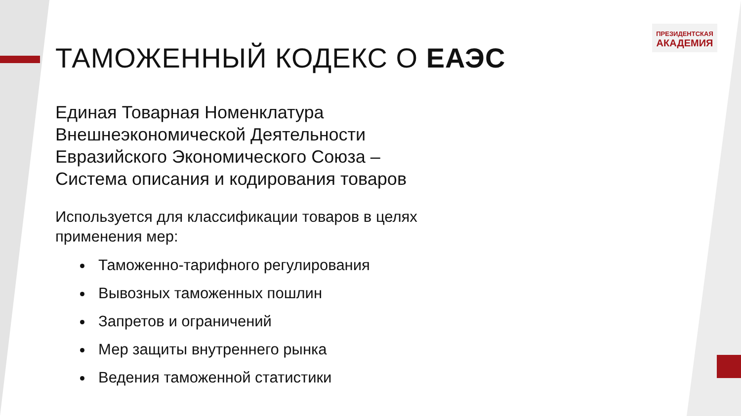ПРЕЗИДЕНТСКАЯ
АКАДЕМИЯ
ТАМОЖЕННЫЙ КОДЕКС О ЕАЭС
Единая Товарная Номенклатура
Внешнеэкономической Деятельности
Евразийского Экономического Союза –
Система описания и кодирования товаров
Используется для классификации товаров в целях
применения мер:
Таможенно-тарифного регулирования
Вывозных таможенных пошлин
Запретов и ограничений
Мер защиты внутреннего рынка
Ведения таможенной статистики